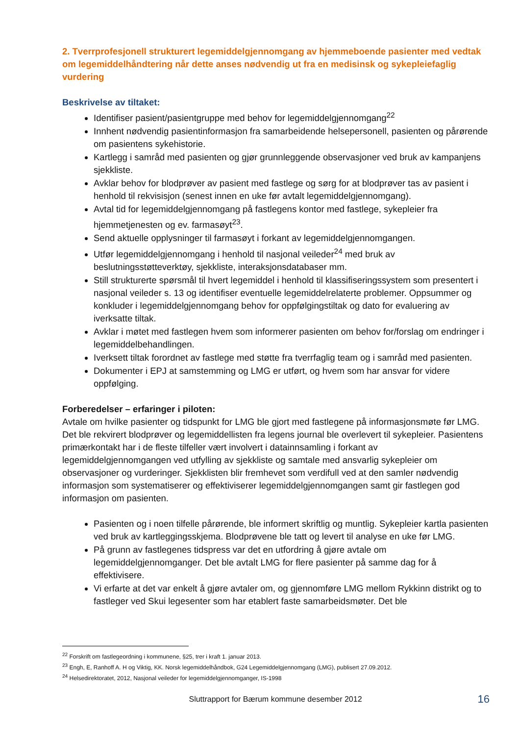2. Tverrprofesjonell strukturert legemiddelgjennomgang av hjemmeboende pasienter med vedtak om legemiddelhåndtering når dette anses nødvendig ut fra en medisinsk og sykepleiefaglig vurdering
Beskrivelse av tiltaket:
Identifiser pasient/pasientgruppe med behov for legemiddelgjennomgang<sup>22</sup>
Innhent nødvendig pasientinformasjon fra samarbeidende helsepersonell, pasienten og pårørende om pasientens sykehistorie.
Kartlegg i samråd med pasienten og gjør grunnleggende observasjoner ved bruk av kampanjens sjekkliste.
Avklar behov for blodprøver av pasient med fastlege og sørg for at blodprøver tas av pasient i henhold til rekvisisjon (senest innen en uke før avtalt legemiddelgjennomgang).
Avtal tid for legemiddelgjennomgang på fastlegens kontor med fastlege, sykepleier fra hjemmetjenesten og ev. farmasøyt<sup>23</sup>.
Send aktuelle opplysninger til farmasøyt i forkant av legemiddelgjennomgangen.
Utfør legemiddelgjennomgang i henhold til nasjonal veileder<sup>24</sup> med bruk av beslutningsstøtteverktøy, sjekkliste, interaksjonsdatabaser mm.
Still strukturerte spørsmål til hvert legemiddel i henhold til klassifiseringssystem som presentert i nasjonal veileder s. 13 og identifiser eventuelle legemiddelrelaterte problemer. Oppsummer og konkluder i legemiddelgjennomgang behov for oppfølgingstiltak og dato for evaluering av iverksatte tiltak.
Avklar i møtet med fastlegen hvem som informerer pasienten om behov for/forslag om endringer i legemiddelbehandlingen.
Iverksett tiltak forordnet av fastlege med støtte fra tverrfaglig team og i samråd med pasienten.
Dokumenter i EPJ at samstemming og LMG er utført, og hvem som har ansvar for videre oppfølging.
Forberedelser – erfaringer i piloten:
Avtale om hvilke pasienter og tidspunkt for LMG ble gjort med fastlegene på informasjonsmøte før LMG. Det ble rekvirert blodprøver og legemiddellisten fra legens journal ble overlevert til sykepleier. Pasientens primærkontakt har i de fleste tilfeller vært involvert i datainnsamling i forkant av legemiddelgjennomgangen ved utfylling av sjekkliste og samtale med ansvarlig sykepleier om observasjoner og vurderinger. Sjekklisten blir fremhevet som verdifull ved at den samler nødvendig informasjon som systematiserer og effektiviserer legemiddelgjennomgangen samt gir fastlegen god informasjon om pasienten.
Pasienten og i noen tilfelle pårørende, ble informert skriftlig og muntlig. Sykepleier kartla pasienten ved bruk av kartleggingsskjema. Blodprøvene ble tatt og levert til analyse en uke før LMG.
På grunn av fastlegenes tidspress var det en utfordring å gjøre avtale om legemiddelgjennomganger. Det ble avtalt LMG for flere pasienter på samme dag for å effektivisere.
Vi erfarte at det var enkelt å gjøre avtaler om, og gjennomføre LMG mellom Rykkinn distrikt og to fastleger ved Skui legesenter som har etablert faste samarbeidsmøter. Det ble
<sup>22</sup> Forskrift om fastlegeordning i kommunene, §25, trer i kraft 1. januar 2013.
<sup>23</sup> Engh, E, Ranhoff A. H og Viktig, KK. Norsk legemiddelhåndbok, G24 Legemiddelgjennomgang (LMG), publisert 27.09.2012.
<sup>24</sup> Helsedirektoratet, 2012, Nasjonal veileder for legemiddelgjennomganger, IS-1998
Sluttrapport for Bærum kommune desember 2012 16